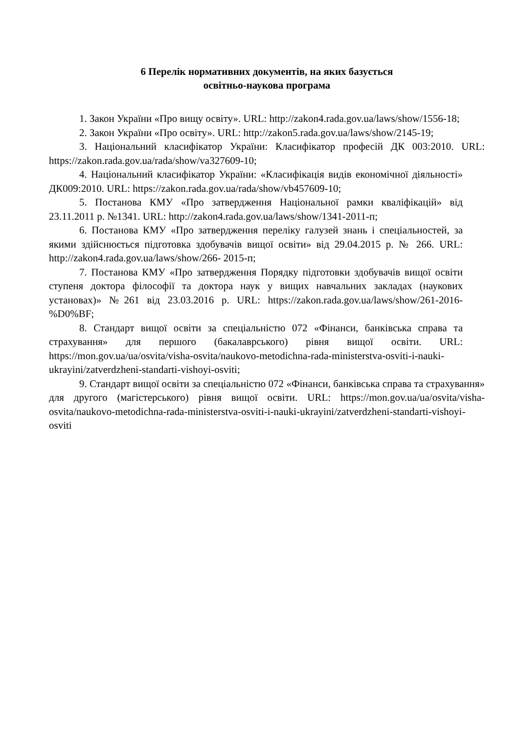6 Перелік нормативних документів, на яких базується
освітньо-наукова програма
1. Закон України «Про вищу освіту». URL: http://zakon4.rada.gov.ua/laws/show/1556-18;
2. Закон України «Про освіту». URL: http://zakon5.rada.gov.ua/laws/show/2145-19;
3. Національний класифікатор України: Класифікатор професій ДК 003:2010. URL: https://zakon.rada.gov.ua/rada/show/va327609-10;
4. Національний класифікатор України: «Класифікація видів економічної діяльності» ДК009:2010. URL: https://zakon.rada.gov.ua/rada/show/vb457609-10;
5. Постанова КМУ «Про затвердження Національної рамки кваліфікацій» від 23.11.2011 р. №1341. URL: http://zakon4.rada.gov.ua/laws/show/1341-2011-п;
6. Постанова КМУ «Про затвердження переліку галузей знань і спеціальностей, за якими здійснюється підготовка здобувачів вищої освіти» від 29.04.2015 р. № 266. URL: http://zakon4.rada.gov.ua/laws/show/266- 2015-п;
7. Постанова КМУ «Про затвердження Порядку підготовки здобувачів вищої освіти ступеня доктора філософії та доктора наук у вищих навчальних закладах (наукових установах)» №261 від 23.03.2016 р. URL: https://zakon.rada.gov.ua/laws/show/261-2016-%D0%BF;
8. Стандарт вищої освіти за спеціальністю 072 «Фінанси, банківська справа та страхування» для першого (бакалаврського) рівня вищої освіти. URL: https://mon.gov.ua/ua/osvita/visha-osvita/naukovo-metodichna-rada-ministerstva-osviti-i-nauki-ukrayini/zatverdzheni-standarti-vishoyi-osviti;
9. Стандарт вищої освіти за спеціальністю 072 «Фінанси, банківська справа та страхування» для другого (магістерського) рівня вищої освіти. URL: https://mon.gov.ua/ua/osvita/visha-osvita/naukovo-metodichna-rada-ministerstva-osviti-i-nauki-ukrayini/zatverdzheni-standarti-vishoyi-osviti